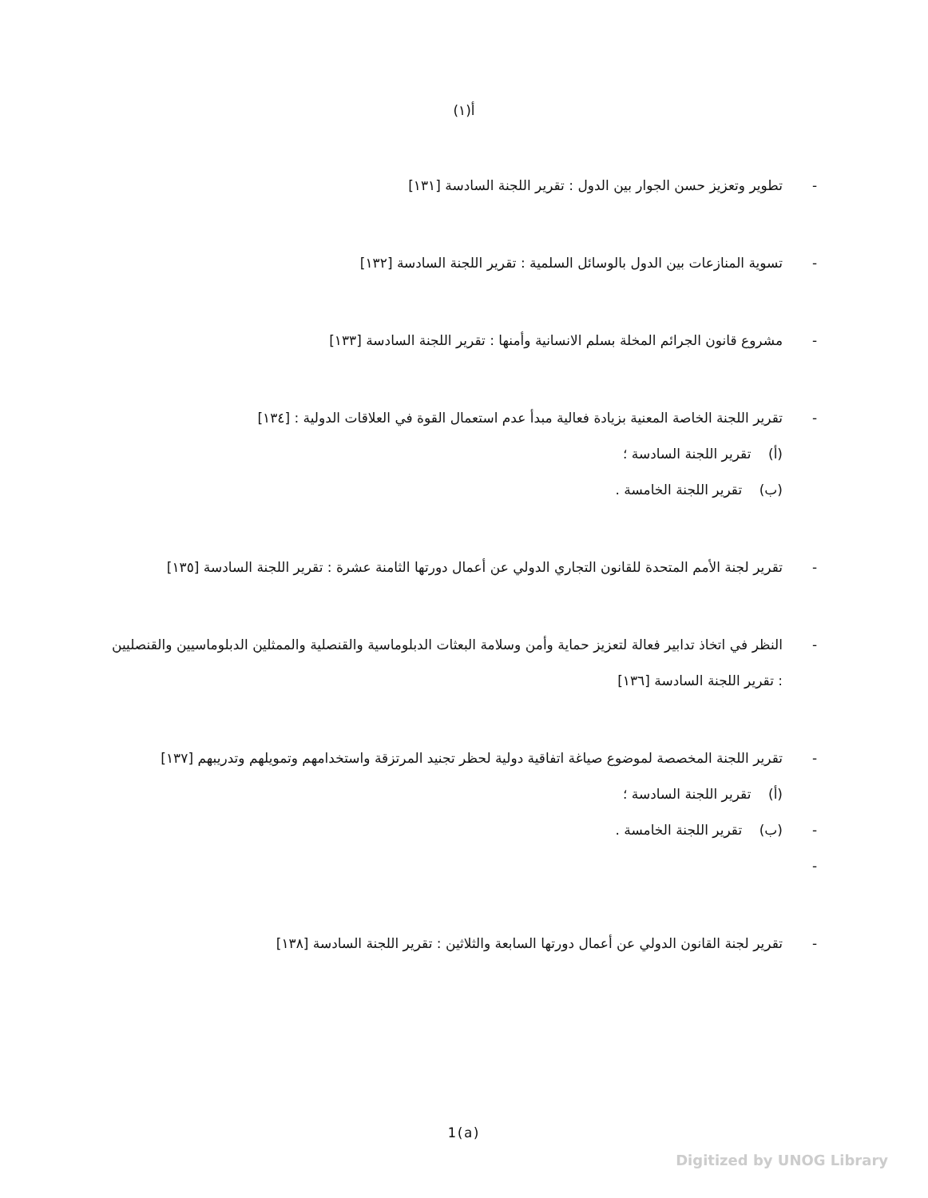(١)أ
- تطوير وتعزيز حسن الجوار بين الدول : تقرير اللجنة السادسة [١٣١]
- تسوية المنازعات بين الدول بالوسائل السلمية : تقرير اللجنة السادسة [١٣٢]
- مشروع قانون الجرائم المخلة بسلم الانسانية وأمنها : تقرير اللجنة السادسة [١٣٣]
- تقرير اللجنة الخاصة المعنية بزيادة فعالية مبدأ عدم استعمال القوة في العلاقات الدولية : [١٣٤]
(أ) تقرير اللجنة السادسة ؛
(ب) تقرير اللجنة الخامسة .
- تقرير لجنة الأمم المتحدة للقانون التجاري الدولي عن أعمال دورتها الثامنة عشرة : تقرير اللجنة السادسة [١٣٥]
- النظر في اتخاذ تدابير فعالة لتعزيز حماية وأمن وسلامة البعثات الدبلوماسية والقنصلية والممثلين الدبلوماسيين والقنصليين : تقرير اللجنة السادسة [١٣٦]
-
-
-
تقرير اللجنة المخصصة لموضوع صياغة اتفاقية دولية لحظر تجنيد المرتزقة واستخدامهم وتمويلهم وتدريبهم [١٣٧]
(أ) تقرير اللجنة السادسة ؛
(ب) تقرير اللجنة الخامسة .
- تقرير لجنة القانون الدولي عن أعمال دورتها السابعة والثلاثين : تقرير اللجنة السادسة [١٣٨]
1(a)
Digitized by UNOG Library